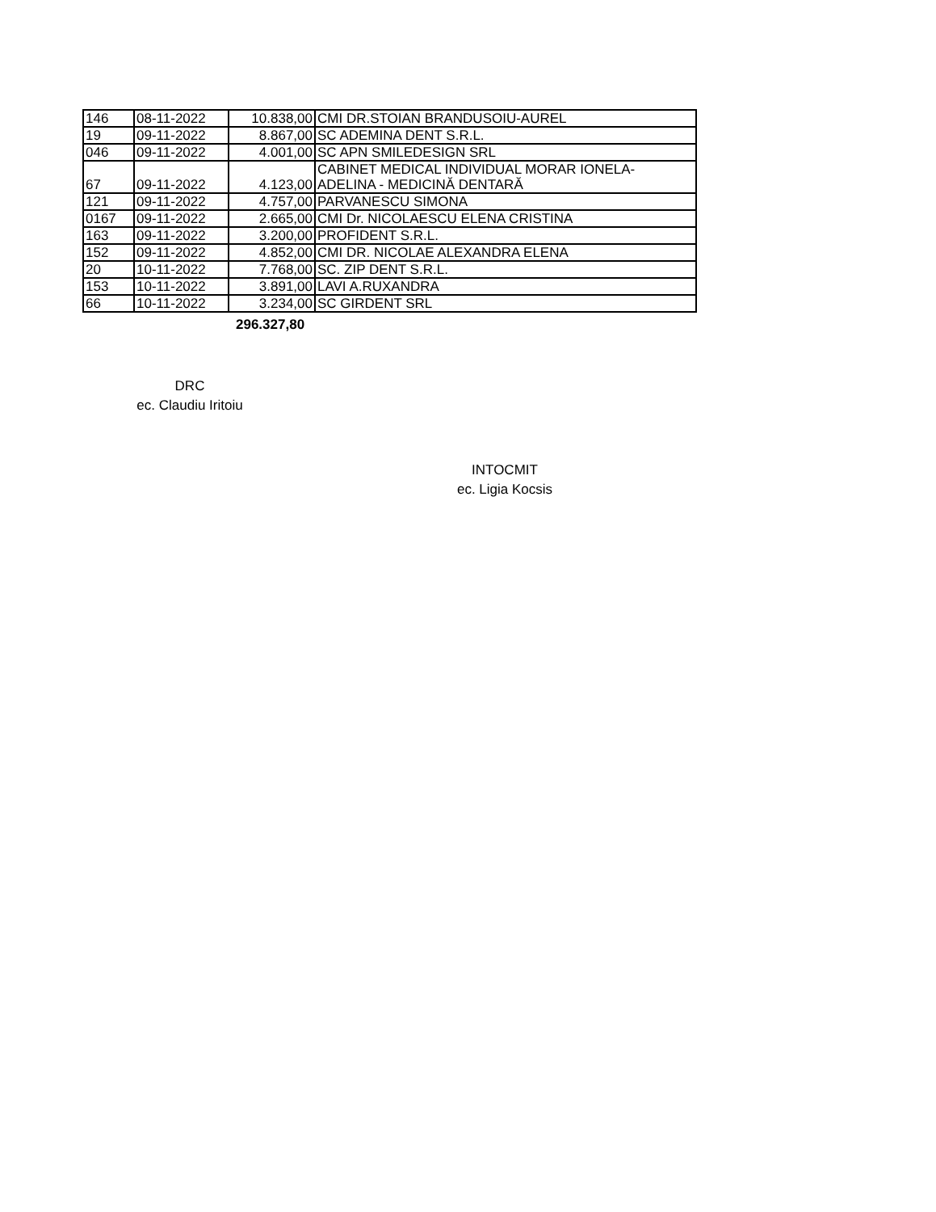| 146 | 08-11-2022 | 10.838,00 | CMI DR.STOIAN BRANDUSOIU-AUREL |
| 19 | 09-11-2022 | 8.867,00 | SC ADEMINA DENT S.R.L. |
| 046 | 09-11-2022 | 4.001,00 | SC APN SMILEDESIGN SRL |
| 67 | 09-11-2022 | 4.123,00 | CABINET MEDICAL INDIVIDUAL MORAR IONELA- ADELINA - MEDICINĂ DENTARĂ |
| 121 | 09-11-2022 | 4.757,00 | PARVANESCU SIMONA |
| 0167 | 09-11-2022 | 2.665,00 | CMI Dr. NICOLAESCU ELENA CRISTINA |
| 163 | 09-11-2022 | 3.200,00 | PROFIDENT S.R.L. |
| 152 | 09-11-2022 | 4.852,00 | CMI DR. NICOLAE ALEXANDRA ELENA |
| 20 | 10-11-2022 | 7.768,00 | SC. ZIP DENT S.R.L. |
| 153 | 10-11-2022 | 3.891,00 | LAVI A.RUXANDRA |
| 66 | 10-11-2022 | 3.234,00 | SC GIRDENT SRL |
296.327,80
DRC
ec. Claudiu Iritoiu
INTOCMIT
ec. Ligia Kocsis